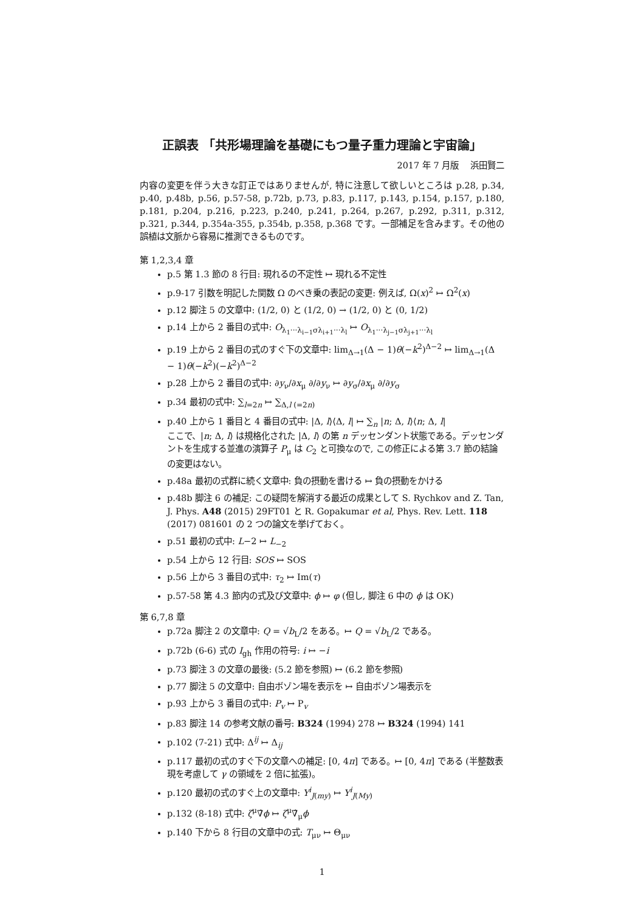正誤表 「共形場理論を基礎にもつ量子重力理論と宇宙論」
2017 年 7 月版　 浜田賢二
内容の変更を伴う大きな訂正ではありませんが, 特に注意して欲しいところは p.28, p.34, p.40, p.48b, p.56, p.57-58, p.72b, p.73, p.83, p.117, p.143, p.154, p.157, p.180, p.181, p.204, p.216, p.223, p.240, p.241, p.264, p.267, p.292, p.311, p.312, p.321, p.344, p.354a-355, p.354b, p.358, p.368 です。一部補足を含みます。その他の誤植は文脈から容易に推測できるものです。
第 1,2,3,4 章
p.5 第 1.3 節の 8 行目: 現れるの不定性 ↦ 現れる不定性
p.9-17 引数を明記した関数 Ω のべき乗の表記の変更: 例えば, Ω(x)<sup>2</sup> ↦ Ω<sup>2</sup>(x)
p.12 脚注 5 の文章中: (1/2, 0) と (1/2, 0) → (1/2, 0) と (0, 1/2)
p.14 上から 2 番目の式中: O<sub>λ<sub>1</sub>···λ<sub>i−1</sub>σλ<sub>i+1</sub>···λ<sub>l</sub></sub> ↦ O<sub>λ<sub>1</sub>···λ<sub>j−1</sub>σλ<sub>j+1</sub>···λ<sub>l</sub></sub>
p.19 上から 2 番目の式のすぐ下の文章中: lim<sub>Δ→1</sub>(Δ − 1)θ(−k<sup>2</sup>)<sup>Δ−2</sup> ↦ lim<sub>Δ→1</sub>(Δ − 1)θ(−k<sup>2</sup>)(−k<sup>2</sup>)<sup>Δ−2</sup>
p.28 上から 2 番目の式中: ∂y<sub>ν</sub>/∂x<sub>μ</sub> ∂/∂y<sub>ν</sub> ↦ ∂y<sub>σ</sub>/∂x<sub>μ</sub> ∂/∂y<sub>σ</sub>
p.34 最初の式中: ∑<sub>l=2n</sub> ↦ ∑<sub>Δ,l (=2n)</sub>
p.40 上から 1 番目と 4 番目の式中: |Δ, l⟩⟨Δ, l| ↦ ∑<sub>n</sub> |n; Δ, l⟩⟨n; Δ, l|
ここで、|n; Δ, l⟩ は規格化された |Δ, l⟩ の第 n デッセンダント状態である。デッセンダントを生成する並進の演算子 P<sub>μ</sub> は C<sub>2</sub> と可換なので, この修正による第 3.7 節の結論の変更はない。
p.48a 最初の式群に続く文章中: 負の摂動を書ける ↦ 負の摂動をかける
p.48b 脚注 6 の補足: この疑問を解消する最近の成果として S. Rychkov and Z. Tan, J. Phys. A48 (2015) 29FT01 と R. Gopakumar et al, Phys. Rev. Lett. 118 (2017) 081601 の 2 つの論文を挙げておく。
p.51 最初の式中: L−2 ↦ L<sub>−2</sub>
p.54 上から 12 行目: SOS ↦ SOS
p.56 上から 3 番目の式中: τ<sub>2</sub> ↦ Im(τ)
p.57-58 第 4.3 節内の式及び文章中: ϕ ↦ φ (但し, 脚注 6 中の ϕ は OK)
第 6,7,8 章
p.72a 脚注 2 の文章中: Q = √b<sub>L</sub>/2 をある。↦ Q = √b<sub>L</sub>/2 である。
p.72b (6-6) 式の I<sub>gh</sub> 作用の符号: i ↦ −i
p.73 脚注 3 の文章の最後: (5.2 節を参照) ↦ (6.2 節を参照)
p.77 脚注 5 の文章中: 自由ボゾン場を表示を ↦ 自由ボゾン場表示を
p.93 上から 3 番目の式中: P<sub>v</sub> ↦ P<sub>v</sub>
p.83 脚注 14 の参考文献の番号: B324 (1994) 278 ↦ B324 (1994) 141
p.102 (7-21) 式中: Δ<sup>ij</sup> ↦ Δ<sub>ij</sub>
p.117 最初の式のすぐ下の文章への補足: [0, 4π] である。↦ [0, 4π] である (半整数表現を考慮して γ の領域を 2 倍に拡張)。
p.120 最初の式のすぐ上の文章中: Y<sup>i</sup><sub>J(my)</sub> ↦ Y<sup>i</sup><sub>J(My)</sub>
p.132 (8-18) 式中: ζ<sup>μ</sup>∇̂ϕ ↦ ζ<sup>μ</sup>∇̂<sub>μ</sub>ϕ
p.140 下から 8 行目の文章中の式: T<sub>μν</sub> ↦ Θ<sub>μν</sub>
1